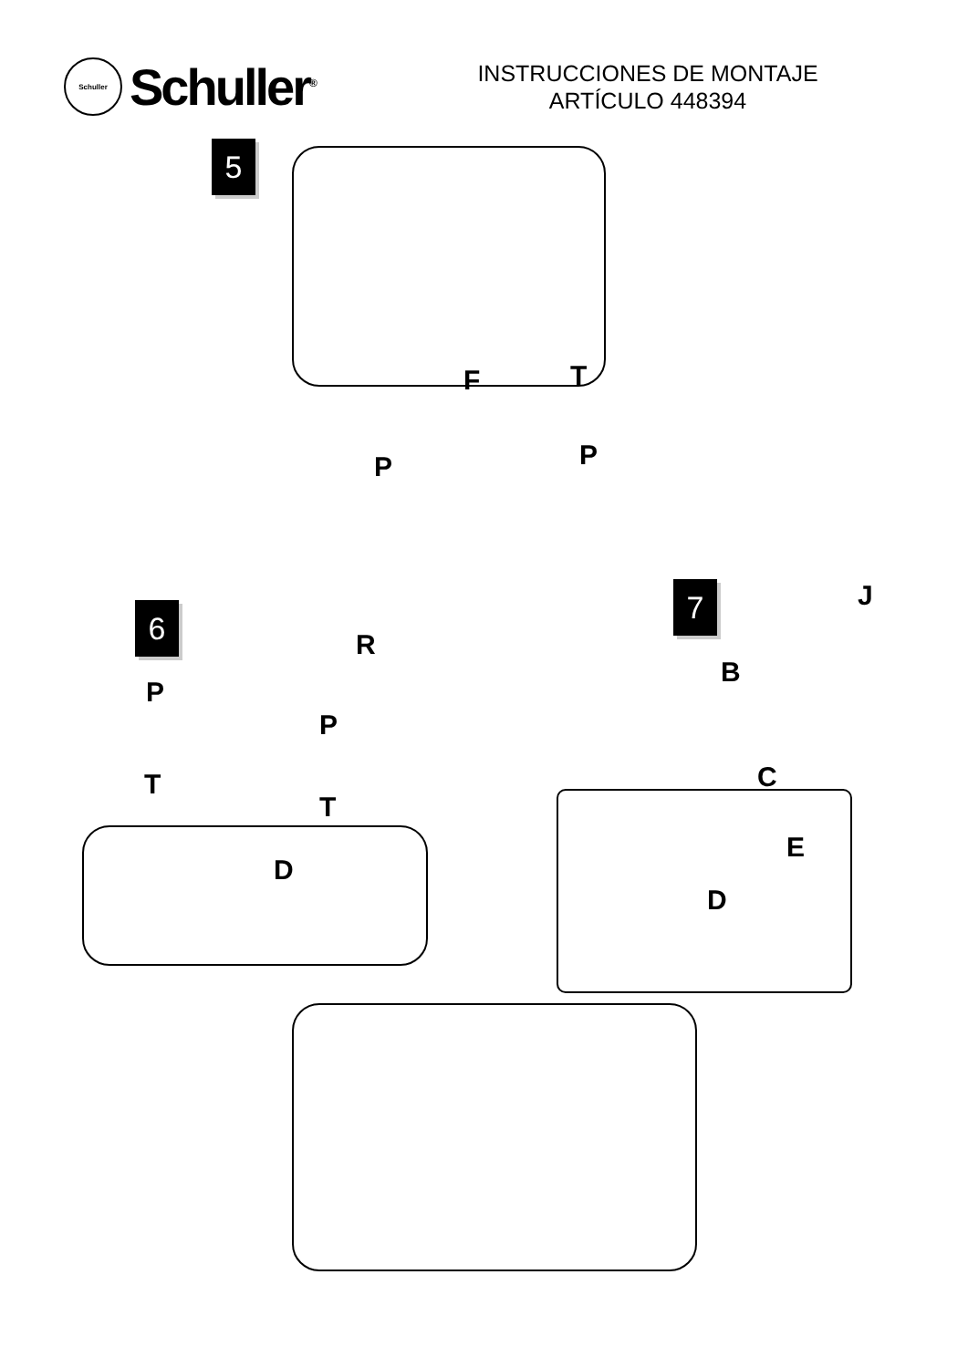Schuller
Schuller<sup>®</sup>
INSTRUCCIONES DE MONTAJE
ARTÍCULO 448394
5
F T
P P
6
7
R
J
P
B
P
T
T
C
D
E
D